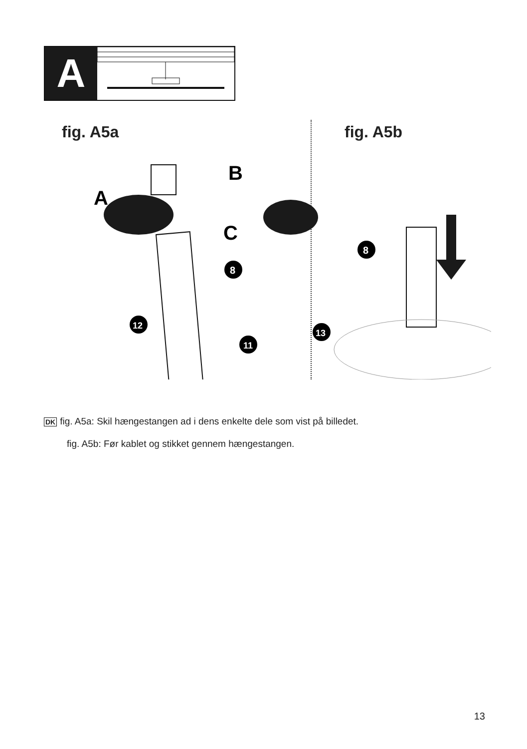A
fig. A5a
B
A
C
8
12
11
fig. A5b
8
13
DK fig. A5a: Skil hængestangen ad i dens enkelte dele som vist på billedet.
fig. A5b: Før kablet og stikket gennem hængestangen.
13